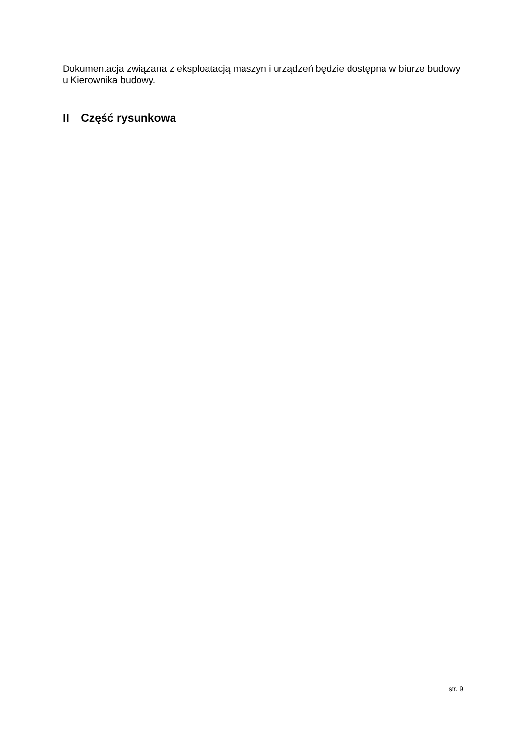Dokumentacja związana z eksploatacją maszyn i urządzeń będzie dostępna w biurze budowy u Kierownika budowy.
II Część rysunkowa
str. 9